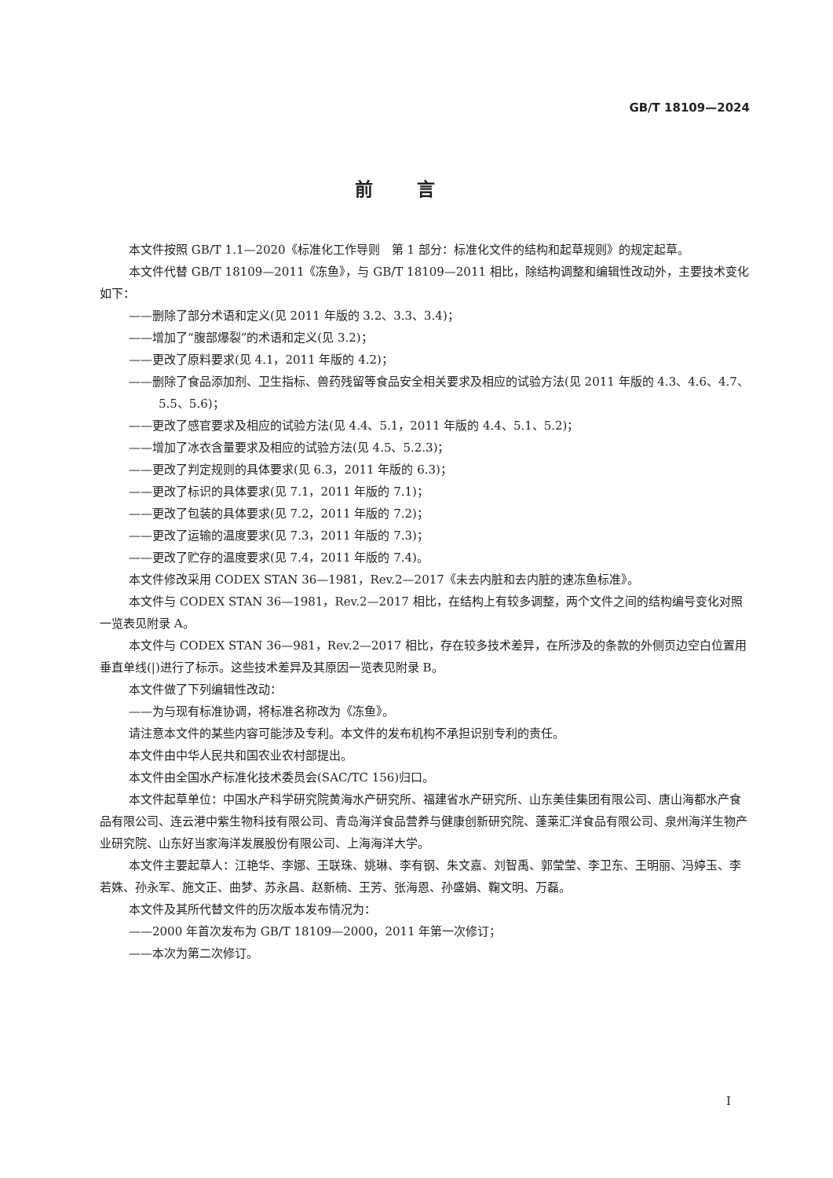GB/T 18109—2024
前言
本文件按照 GB/T 1.1—2020《标准化工作导则　第 1 部分：标准化文件的结构和起草规则》的规定起草。
本文件代替 GB/T 18109—2011《冻鱼》，与 GB/T 18109—2011 相比，除结构调整和编辑性改动外，主要技术变化如下：
——删除了部分术语和定义(见 2011 年版的 3.2、3.3、3.4)；
——增加了“腹部爆裂”的术语和定义(见 3.2)；
——更改了原料要求(见 4.1，2011 年版的 4.2)；
——删除了食品添加剂、卫生指标、兽药残留等食品安全相关要求及相应的试验方法(见 2011 年版的 4.3、4.6、4.7、5.5、5.6)；
——更改了感官要求及相应的试验方法(见 4.4、5.1，2011 年版的 4.4、5.1、5.2)；
——增加了冰衣含量要求及相应的试验方法(见 4.5、5.2.3)；
——更改了判定规则的具体要求(见 6.3，2011 年版的 6.3)；
——更改了标识的具体要求(见 7.1，2011 年版的 7.1)；
——更改了包装的具体要求(见 7.2，2011 年版的 7.2)；
——更改了运输的温度要求(见 7.3，2011 年版的 7.3)；
——更改了贮存的温度要求(见 7.4，2011 年版的 7.4)。
本文件修改采用 CODEX STAN 36—1981，Rev.2—2017《未去内脏和去内脏的速冻鱼标准》。
本文件与 CODEX STAN 36—1981，Rev.2—2017 相比，在结构上有较多调整，两个文件之间的结构编号变化对照一览表见附录 A。
本文件与 CODEX STAN 36—981，Rev.2—2017 相比，存在较多技术差异，在所涉及的条款的外侧页边空白位置用垂直单线(|)进行了标示。这些技术差异及其原因一览表见附录 B。
本文件做了下列编辑性改动：
——为与现有标准协调，将标准名称改为《冻鱼》。
请注意本文件的某些内容可能涉及专利。本文件的发布机构不承担识别专利的责任。
本文件由中华人民共和国农业农村部提出。
本文件由全国水产标准化技术委员会(SAC/TC 156)归口。
本文件起草单位：中国水产科学研究院黄海水产研究所、福建省水产研究所、山东美佳集团有限公司、唐山海都水产食品有限公司、连云港中紫生物科技有限公司、青岛海洋食品营养与健康创新研究院、蓬莱汇洋食品有限公司、泉州海洋生物产业研究院、山东好当家海洋发展股份有限公司、上海海洋大学。
本文件主要起草人：江艳华、李娜、王联珠、姚琳、李有钢、朱文嘉、刘智禹、郭莹莹、李卫东、王明丽、冯婷玉、李若姝、孙永军、施文正、曲梦、苏永昌、赵新楠、王芳、张海恩、孙盛娟、鞠文明、万磊。
本文件及其所代替文件的历次版本发布情况为：
——2000 年首次发布为 GB/T 18109—2000，2011 年第一次修订；
——本次为第二次修订。
I